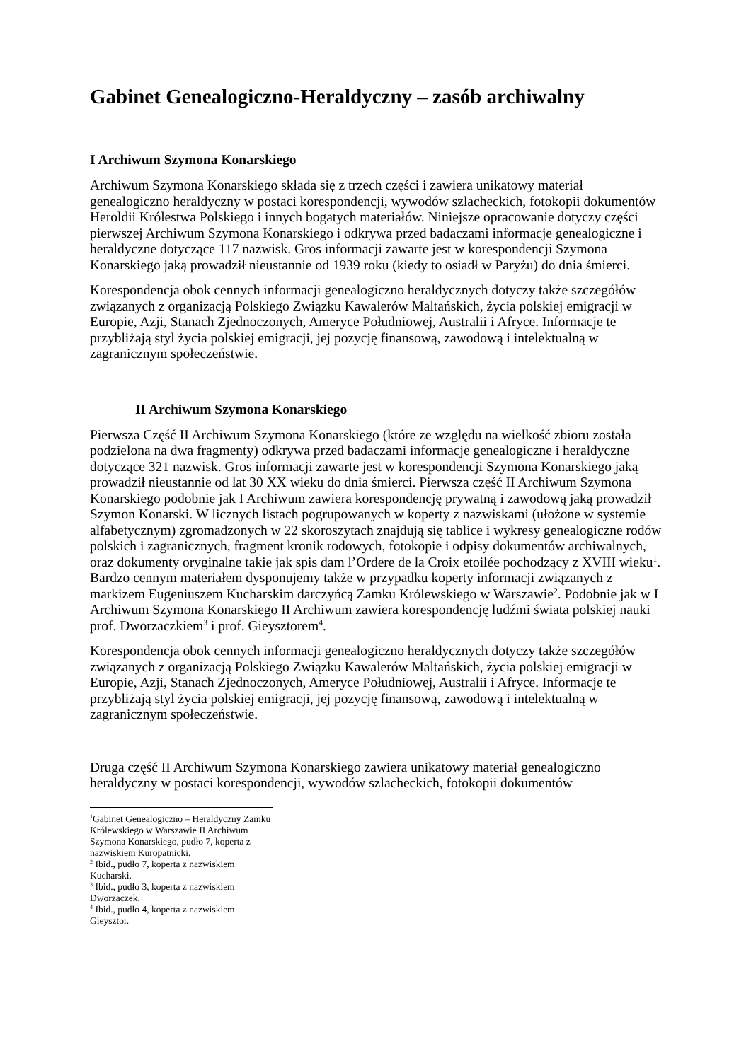Gabinet Genealogiczno-Heraldyczny – zasób archiwalny
I Archiwum Szymona Konarskiego
Archiwum Szymona Konarskiego składa się z trzech części i zawiera unikatowy materiał genealogiczno heraldyczny w postaci korespondencji, wywodów szlacheckich, fotokopii dokumentów Heroldii Królestwa Polskiego i innych bogatych materiałów. Niniejsze opracowanie dotyczy części pierwszej Archiwum Szymona Konarskiego i odkrywa przed badaczami informacje genealogiczne i heraldyczne dotyczące 117 nazwisk. Gros informacji zawarte jest w korespondencji Szymona Konarskiego jaką prowadził nieustannie od 1939 roku (kiedy to osiadł w Paryżu) do dnia śmierci.
Korespondencja obok cennych informacji genealogiczno heraldycznych dotyczy także szczegółów związanych z organizacją Polskiego Związku Kawalerów Maltańskich, życia polskiej emigracji w Europie, Azji, Stanach Zjednoczonych, Ameryce Południowej, Australii i Afryce. Informacje te przybliżają styl życia polskiej emigracji, jej pozycję finansową, zawodową i intelektualną w zagranicznym społeczeństwie.
II Archiwum Szymona Konarskiego
Pierwsza Część II Archiwum Szymona Konarskiego (które ze względu na wielkość zbioru została podzielona na dwa fragmenty) odkrywa przed badaczami informacje genealogiczne i heraldyczne dotyczące 321 nazwisk. Gros informacji zawarte jest w korespondencji Szymona Konarskiego jaką prowadził nieustannie od lat 30 XX wieku do dnia śmierci. Pierwsza część II Archiwum Szymona Konarskiego podobnie jak I Archiwum zawiera korespondencję prywatną i zawodową jaką prowadził Szymon Konarski. W licznych listach pogrupowanych w koperty z nazwiskami (ułożone w systemie alfabetycznym) zgromadzonych w 22 skoroszytach znajdują się tablice i wykresy genealogiczne rodów polskich i zagranicznych, fragment kronik rodowych, fotokopie i odpisy dokumentów archiwalnych, oraz dokumenty oryginalne takie jak spis dam l’Ordere de la Croix etoilée pochodzący z XVIII wieku<sup>1</sup>. Bardzo cennym materiałem dysponujemy także w przypadku koperty informacji związanych z markizem Eugeniuszem Kucharskim darczyńcą Zamku Królewskiego w Warszawie<sup>2</sup>. Podobnie jak w I Archiwum Szymona Konarskiego II Archiwum zawiera korespondencję ludźmi świata polskiej nauki prof. Dworzaczkiem<sup>3</sup> i prof. Gieysztorem<sup>4</sup>.
Korespondencja obok cennych informacji genealogiczno heraldycznych dotyczy także szczegółów związanych z organizacją Polskiego Związku Kawalerów Maltańskich, życia polskiej emigracji w Europie, Azji, Stanach Zjednoczonych, Ameryce Południowej, Australii i Afryce. Informacje te przybliżają styl życia polskiej emigracji, jej pozycję finansową, zawodową i intelektualną w zagranicznym społeczeństwie.
Druga część II Archiwum Szymona Konarskiego zawiera unikatowy materiał genealogiczno heraldyczny w postaci korespondencji, wywodów szlacheckich, fotokopii dokumentów
<sup>1</sup> Gabinet Genealogiczno – Heraldyczny Zamku Królewskiego w Warszawie II Archiwum Szymona Konarskiego, pudło 7, koperta z nazwiskiem Kuropatnicki.
<sup>2</sup> Ibid., pudło 7, koperta z nazwiskiem Kucharski.
<sup>3</sup> Ibid., pudło 3, koperta z nazwiskiem Dworzaczek.
<sup>4</sup> Ibid., pudło 4, koperta z nazwiskiem Gieysztor.